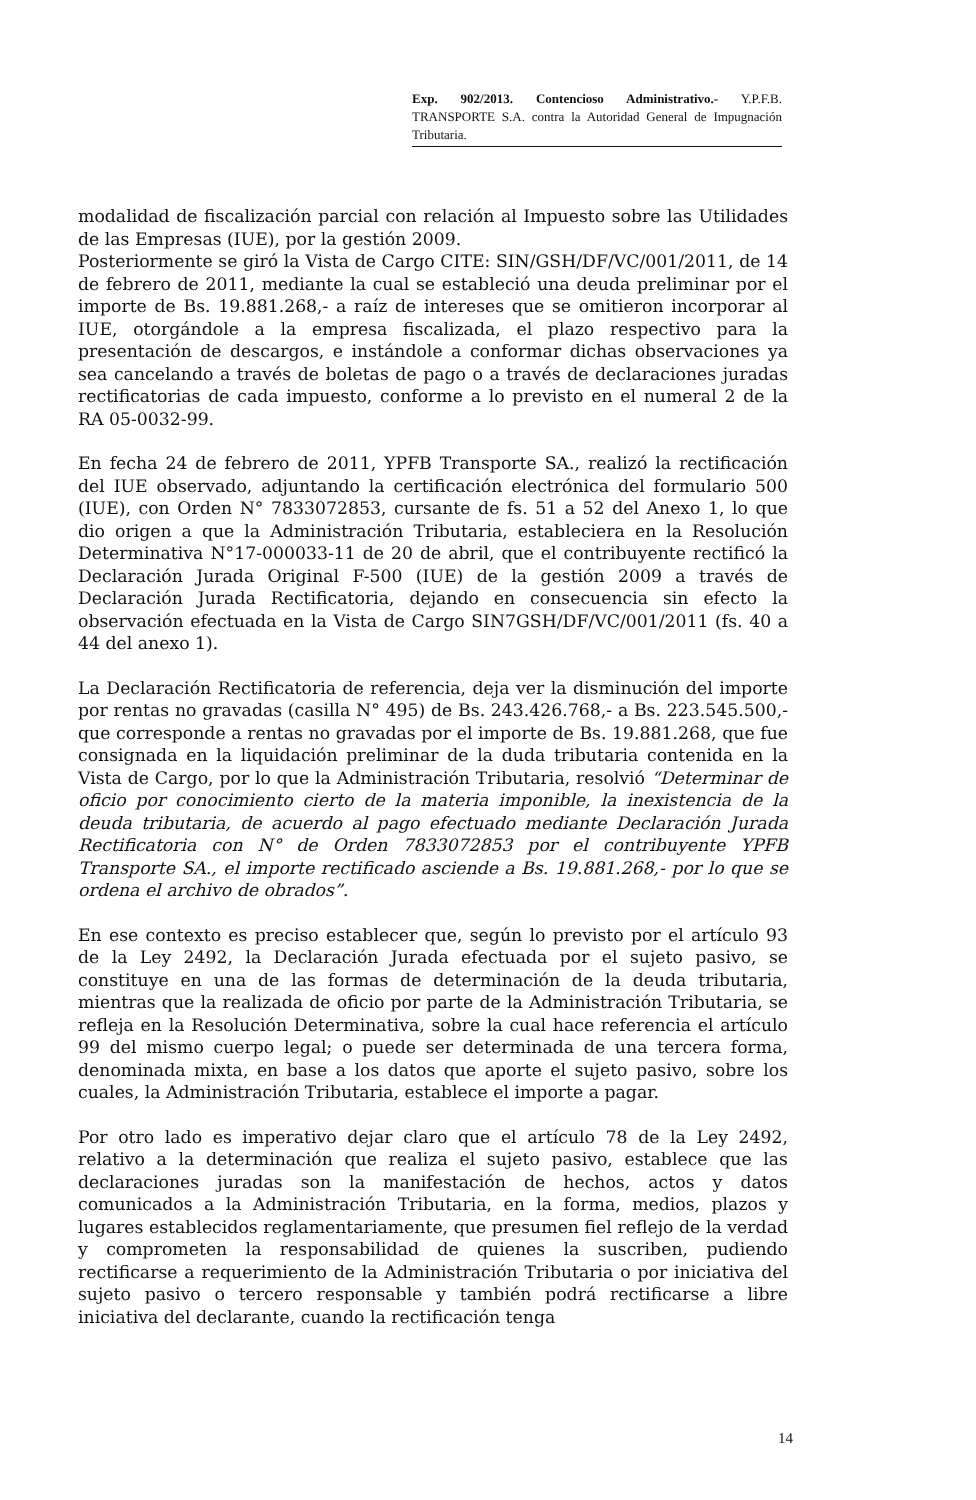Exp. 902/2013. Contencioso Administrativo.- Y.P.F.B. TRANSPORTE S.A. contra la Autoridad General de Impugnación Tributaria.
modalidad de fiscalización parcial con relación al Impuesto sobre las Utilidades de las Empresas (IUE), por la gestión 2009.
Posteriormente se giró la Vista de Cargo CITE: SIN/GSH/DF/VC/001/2011, de 14 de febrero de 2011, mediante la cual se estableció una deuda preliminar por el importe de Bs. 19.881.268,- a raíz de intereses que se omitieron incorporar al IUE, otorgándole a la empresa fiscalizada, el plazo respectivo para la presentación de descargos, e instándole a conformar dichas observaciones ya sea cancelando a través de boletas de pago o a través de declaraciones juradas rectificatorias de cada impuesto, conforme a lo previsto en el numeral 2 de la RA 05-0032-99.
En fecha 24 de febrero de 2011, YPFB Transporte SA., realizó la rectificación del IUE observado, adjuntando la certificación electrónica del formulario 500 (IUE), con Orden N° 7833072853, cursante de fs. 51 a 52 del Anexo 1, lo que dio origen a que la Administración Tributaria, estableciera en la Resolución Determinativa N°17-000033-11 de 20 de abril, que el contribuyente rectificó la Declaración Jurada Original F-500 (IUE) de la gestión 2009 a través de Declaración Jurada Rectificatoria, dejando en consecuencia sin efecto la observación efectuada en la Vista de Cargo SIN7GSH/DF/VC/001/2011 (fs. 40 a 44 del anexo 1).
La Declaración Rectificatoria de referencia, deja ver la disminución del importe por rentas no gravadas (casilla N° 495) de Bs. 243.426.768,- a Bs. 223.545.500,- que corresponde a rentas no gravadas por el importe de Bs. 19.881.268, que fue consignada en la liquidación preliminar de la duda tributaria contenida en la Vista de Cargo, por lo que la Administración Tributaria, resolvió “Determinar de oficio por conocimiento cierto de la materia imponible, la inexistencia de la deuda tributaria, de acuerdo al pago efectuado mediante Declaración Jurada Rectificatoria con N° de Orden 7833072853 por el contribuyente YPFB Transporte SA., el importe rectificado asciende a Bs. 19.881.268,- por lo que se ordena el archivo de obrados”.
En ese contexto es preciso establecer que, según lo previsto por el artículo 93 de la Ley 2492, la Declaración Jurada efectuada por el sujeto pasivo, se constituye en una de las formas de determinación de la deuda tributaria, mientras que la realizada de oficio por parte de la Administración Tributaria, se refleja en la Resolución Determinativa, sobre la cual hace referencia el artículo 99 del mismo cuerpo legal; o puede ser determinada de una tercera forma, denominada mixta, en base a los datos que aporte el sujeto pasivo, sobre los cuales, la Administración Tributaria, establece el importe a pagar.
Por otro lado es imperativo dejar claro que el artículo 78 de la Ley 2492, relativo a la determinación que realiza el sujeto pasivo, establece que las declaraciones juradas son la manifestación de hechos, actos y datos comunicados a la Administración Tributaria, en la forma, medios, plazos y lugares establecidos reglamentariamente, que presumen fiel reflejo de la verdad y comprometen la responsabilidad de quienes la suscriben, pudiendo rectificarse a requerimiento de la Administración Tributaria o por iniciativa del sujeto pasivo o tercero responsable y también podrá rectificarse a libre iniciativa del declarante, cuando la rectificación tenga
14